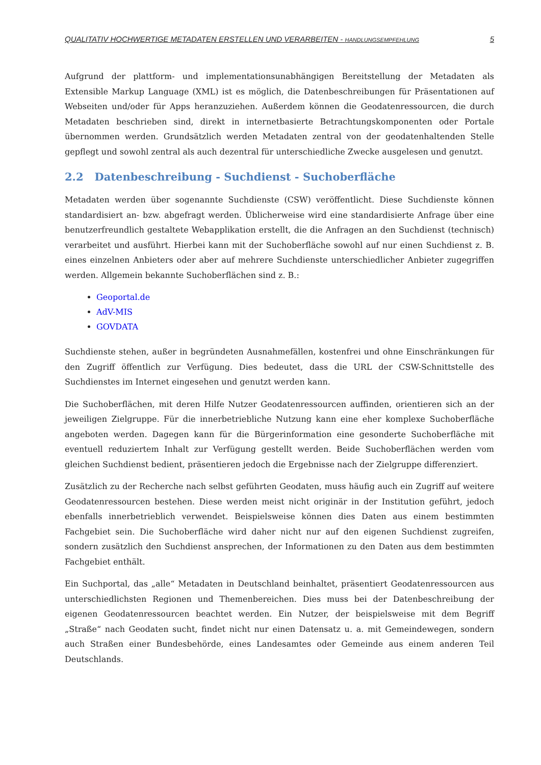QUALITATIV HOCHWERTIGE METADATEN ERSTELLEN UND VERARBEITEN - HANDLUNGSEMPFEHLUNG 5
Aufgrund der plattform- und implementationsunabhängigen Bereitstellung der Metadaten als Extensible Markup Language (XML) ist es möglich, die Datenbeschreibungen für Präsentationen auf Webseiten und/oder für Apps heranzuziehen. Außerdem können die Geodatenressourcen, die durch Metadaten beschrieben sind, direkt in internetbasierte Betrachtungskomponenten oder Portale übernommen werden. Grundsätzlich werden Metadaten zentral von der geodatenhaltenden Stelle gepflegt und sowohl zentral als auch dezentral für unterschiedliche Zwecke ausgelesen und genutzt.
2.2 Datenbeschreibung - Suchdienst - Suchoberfläche
Metadaten werden über sogenannte Suchdienste (CSW) veröffentlicht. Diese Suchdienste können standardisiert an- bzw. abgefragt werden. Üblicherweise wird eine standardisierte Anfrage über eine benutzerfreundlich gestaltete Webapplikation erstellt, die die Anfragen an den Suchdienst (technisch) verarbeitet und ausführt. Hierbei kann mit der Suchoberfläche sowohl auf nur einen Suchdienst z. B. eines einzelnen Anbieters oder aber auf mehrere Suchdienste unterschiedlicher Anbieter zugegriffen werden. Allgemein bekannte Suchoberflächen sind z. B.:
Geoportal.de
AdV-MIS
GOVDATA
Suchdienste stehen, außer in begründeten Ausnahmefällen, kostenfrei und ohne Einschränkungen für den Zugriff öffentlich zur Verfügung. Dies bedeutet, dass die URL der CSW-Schnittstelle des Suchdienstes im Internet eingesehen und genutzt werden kann.
Die Suchoberflächen, mit deren Hilfe Nutzer Geodatenressourcen auffinden, orientieren sich an der jeweiligen Zielgruppe. Für die innerbetriebliche Nutzung kann eine eher komplexe Suchoberfläche angeboten werden. Dagegen kann für die Bürgerinformation eine gesonderte Suchoberfläche mit eventuell reduziertem Inhalt zur Verfügung gestellt werden. Beide Suchoberflächen werden vom gleichen Suchdienst bedient, präsentieren jedoch die Ergebnisse nach der Zielgruppe differenziert.
Zusätzlich zu der Recherche nach selbst geführten Geodaten, muss häufig auch ein Zugriff auf weitere Geodatenressourcen bestehen. Diese werden meist nicht originär in der Institution geführt, jedoch ebenfalls innerbetrieblich verwendet. Beispielsweise können dies Daten aus einem bestimmten Fachgebiet sein. Die Suchoberfläche wird daher nicht nur auf den eigenen Suchdienst zugreifen, sondern zusätzlich den Suchdienst ansprechen, der Informationen zu den Daten aus dem bestimmten Fachgebiet enthält.
Ein Suchportal, das „alle“ Metadaten in Deutschland beinhaltet, präsentiert Geodatenressourcen aus unterschiedlichsten Regionen und Themenbereichen. Dies muss bei der Datenbeschreibung der eigenen Geodatenressourcen beachtet werden. Ein Nutzer, der beispielsweise mit dem Begriff „Straße“ nach Geodaten sucht, findet nicht nur einen Datensatz u. a. mit Gemeindewegen, sondern auch Straßen einer Bundesbehörde, eines Landesamtes oder Gemeinde aus einem anderen Teil Deutschlands.